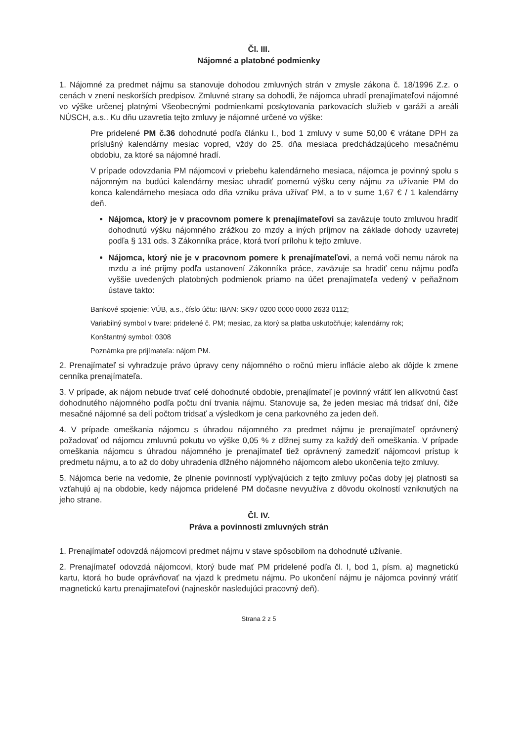Čl. III.
Nájomné a platobné podmienky
1. Nájomné za predmet nájmu sa stanovuje dohodou zmluvných strán v zmysle zákona č. 18/1996 Z.z. o cenách v znení neskorších predpisov. Zmluvné strany sa dohodli, že nájomca uhradí prenajímateľovi nájomné vo výške určenej platnými Všeobecnými podmienkami poskytovania parkovacích služieb v garáži a areáli NÚSCH, a.s.. Ku dňu uzavretia tejto zmluvy je nájomné určené vo výške:
Pre pridelené PM č.36 dohodnuté podľa článku I., bod 1 zmluvy v sume 50,00 € vrátane DPH za príslušný kalendárny mesiac vopred, vždy do 25. dňa mesiaca predchádzajúceho mesačnému obdobiu, za ktoré sa nájomné hradí.
V prípade odovzdania PM nájomcovi v priebehu kalendárneho mesiaca, nájomca je povinný spolu s nájomným na budúci kalendárny mesiac uhradiť pomernú výšku ceny nájmu za užívanie PM do konca kalendárneho mesiaca odo dňa vzniku práva užívať PM, a to v sume 1,67 € / 1 kalendárny deň.
Nájomca, ktorý je v pracovnom pomere k prenajímateľovi sa zaväzuje touto zmluvou hradiť dohodnutú výšku nájomného zrážkou zo mzdy a iných príjmov na základe dohody uzavretej podľa § 131 ods. 3 Zákonníka práce, ktorá tvorí prílohu k tejto zmluve.
Nájomca, ktorý nie je v pracovnom pomere k prenajímateľovi, a nemá voči nemu nárok na mzdu a iné príjmy podľa ustanovení Zákonníka práce, zaväzuje sa hradiť cenu nájmu podľa vyššie uvedených platobných podmienok priamo na účet prenajímateľa vedený v peňažnom ústave takto:
Bankové spojenie: VÚB, a.s., číslo účtu: IBAN: SK97 0200 0000 0000 2633 0112;
Variabilný symbol v tvare: pridelené č. PM; mesiac, za ktorý sa platba uskutočňuje; kalendárny rok;
Konštantný symbol: 0308
Poznámka pre prijímateľa: nájom PM.
2. Prenajímateľ si vyhradzuje právo úpravy ceny nájomného o ročnú mieru inflácie alebo ak dôjde k zmene cenníka prenajímateľa.
3. V prípade, ak nájom nebude trvať celé dohodnuté obdobie, prenajímateľ je povinný vrátiť len alikvotnú časť dohodnutého nájomného podľa počtu dní trvania nájmu. Stanovuje sa, že jeden mesiac má tridsať dní, čiže mesačné nájomné sa delí počtom tridsať a výsledkom je cena parkovného za jeden deň.
4. V prípade omeškania nájomcu s úhradou nájomného za predmet nájmu je prenajímateľ oprávnený požadovať od nájomcu zmluvnú pokutu vo výške 0,05 % z dlžnej sumy za každý deň omeškania. V prípade omeškania nájomcu s úhradou nájomného je prenajímateľ tiež oprávnený zamedziť nájomcovi prístup k predmetu nájmu, a to až do doby uhradenia dlžného nájomného nájomcom alebo ukončenia tejto zmluvy.
5. Nájomca berie na vedomie, že plnenie povinností vyplývajúcich z tejto zmluvy počas doby jej platnosti sa vzťahujú aj na obdobie, kedy nájomca pridelené PM dočasne nevyužíva z dôvodu okolností vzniknutých na jeho strane.
Čl. IV.
Práva a povinnosti zmluvných strán
1. Prenajímateľ odovzdá nájomcovi predmet nájmu v stave spôsobilom na dohodnuté užívanie.
2. Prenajímateľ odovzdá nájomcovi, ktorý bude mať PM pridelené podľa čl. I, bod 1, písm. a) magnetickú kartu, ktorá ho bude oprávňovať na vjazd k predmetu nájmu. Po ukončení nájmu je nájomca povinný vrátiť magnetickú kartu prenajímateľovi (najneskôr nasledujúci pracovný deň).
Strana 2 z 5